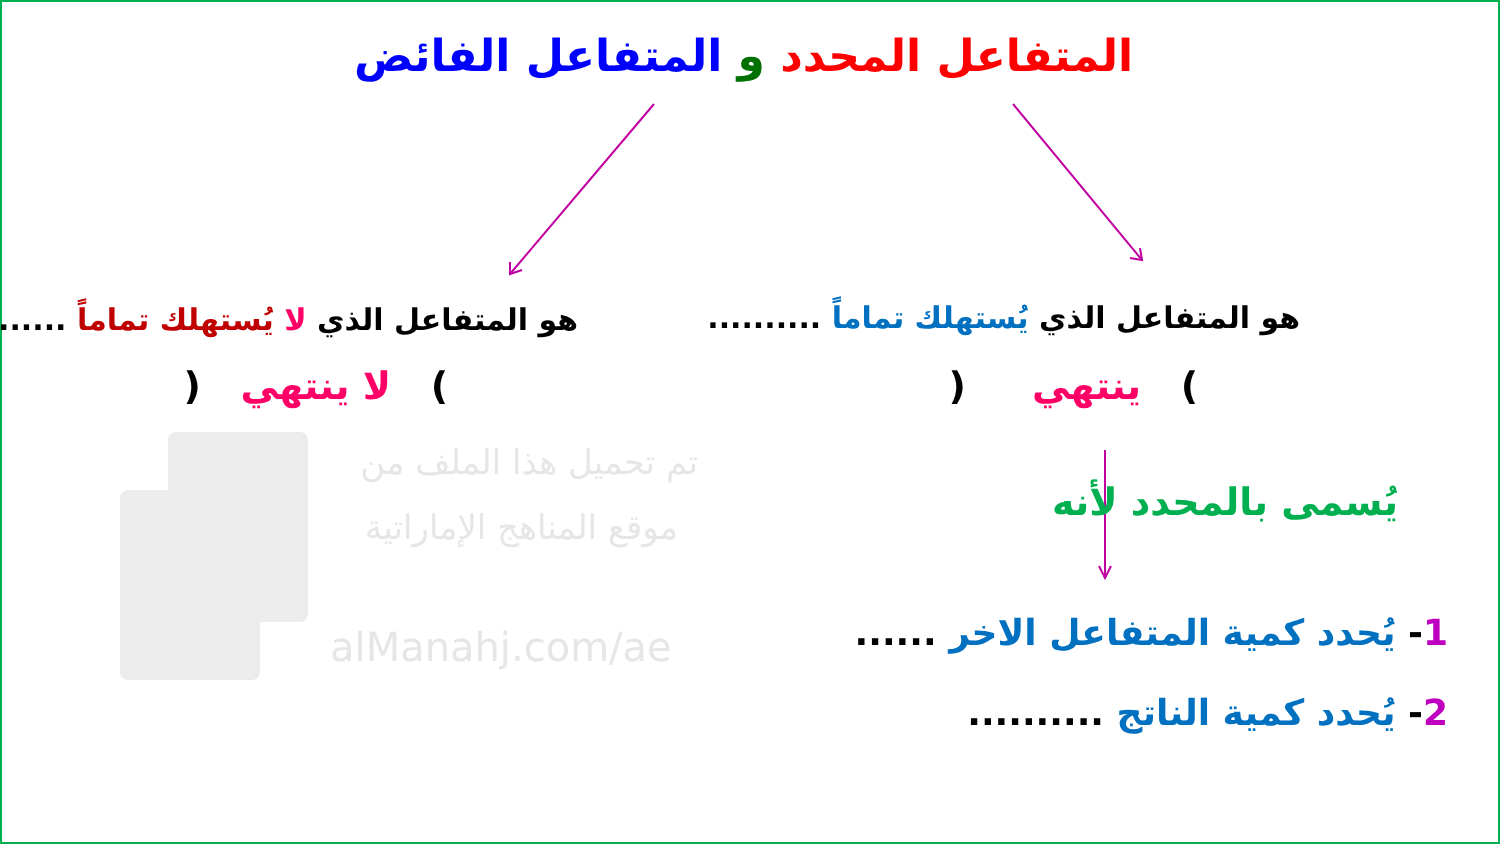المتفاعل المحدد و المتفاعل الفائض
هو المتفاعل الذي يُستهلك تماماً .......... هو المتفاعل الذي لا يُستهلك تماماً ..........
) ينتهي ( ) لا ينتهي (
يُسمى بالمحدد لأنه
1- يُحدد كمية المتفاعل الاخر ......
2- يُحدد كمية الناتج ..........
تم تحميل هذا الملف من
موقع المناهج الإماراتية
alManahj.com/ae